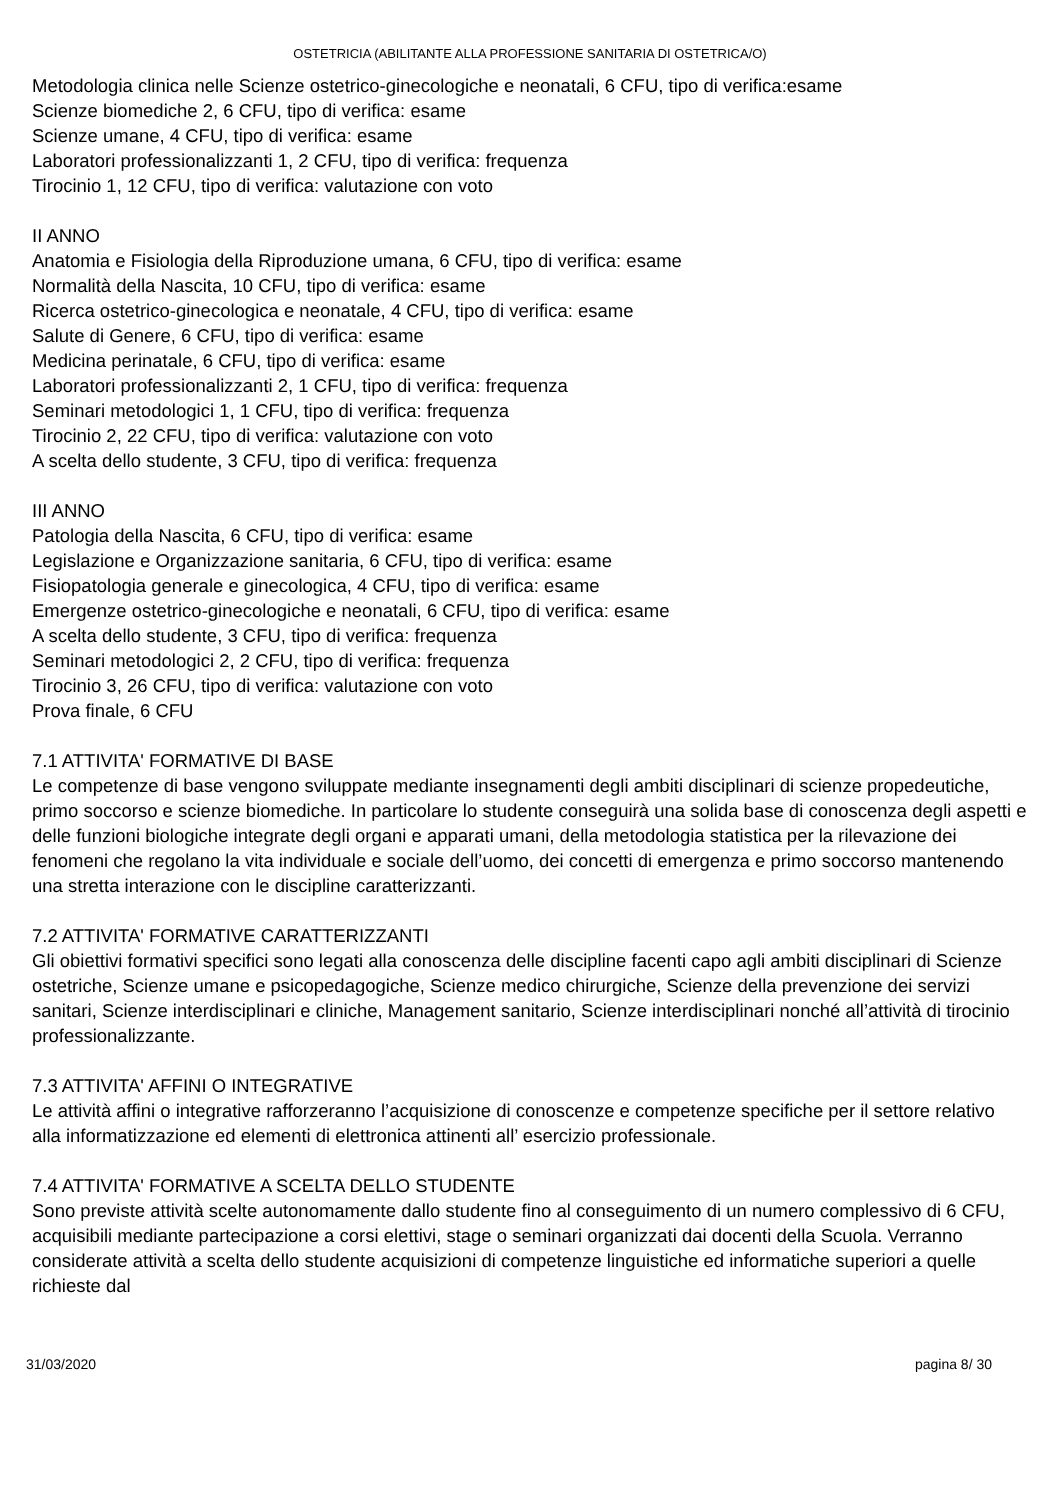OSTETRICIA (ABILITANTE ALLA PROFESSIONE SANITARIA DI OSTETRICA/O)
Metodologia clinica nelle Scienze ostetrico-ginecologiche e neonatali, 6 CFU, tipo di verifica:esame
Scienze biomediche 2, 6 CFU, tipo di verifica: esame
Scienze umane, 4 CFU, tipo di verifica: esame
Laboratori professionalizzanti 1, 2 CFU, tipo di verifica: frequenza
Tirocinio 1, 12 CFU, tipo di verifica: valutazione con voto
II ANNO
Anatomia e Fisiologia della Riproduzione umana, 6 CFU, tipo di verifica: esame
Normalità della Nascita, 10 CFU, tipo di verifica: esame
Ricerca ostetrico-ginecologica e neonatale, 4 CFU, tipo di verifica: esame
Salute di Genere, 6 CFU, tipo di verifica: esame
Medicina perinatale, 6 CFU, tipo di verifica: esame
Laboratori professionalizzanti 2, 1 CFU, tipo di verifica: frequenza
Seminari metodologici 1, 1 CFU, tipo di verifica: frequenza
Tirocinio 2, 22 CFU, tipo di verifica: valutazione con voto
A scelta dello studente, 3 CFU, tipo di verifica: frequenza
III ANNO
Patologia della Nascita, 6 CFU, tipo di verifica: esame
Legislazione e Organizzazione sanitaria, 6 CFU, tipo di verifica: esame
Fisiopatologia generale e ginecologica, 4 CFU, tipo di verifica: esame
Emergenze ostetrico-ginecologiche e neonatali, 6 CFU, tipo di verifica: esame
A scelta dello studente, 3 CFU, tipo di verifica: frequenza
Seminari metodologici 2, 2 CFU, tipo di verifica: frequenza
Tirocinio 3, 26 CFU, tipo di verifica: valutazione con voto
Prova finale, 6 CFU
7.1 ATTIVITA' FORMATIVE DI BASE
Le competenze di base vengono sviluppate mediante insegnamenti degli ambiti disciplinari di scienze propedeutiche, primo soccorso e scienze biomediche. In particolare lo studente conseguirà una solida base di conoscenza degli aspetti e delle funzioni biologiche integrate degli organi e apparati umani, della metodologia statistica per la rilevazione dei fenomeni che regolano la vita individuale e sociale dell’uomo, dei concetti di emergenza e primo soccorso mantenendo una stretta interazione con le discipline caratterizzanti.
7.2 ATTIVITA' FORMATIVE CARATTERIZZANTI
Gli obiettivi formativi specifici sono legati alla conoscenza delle discipline facenti capo agli ambiti disciplinari di Scienze ostetriche, Scienze umane e psicopedagogiche, Scienze medico chirurgiche, Scienze della prevenzione dei servizi sanitari, Scienze interdisciplinari e cliniche, Management sanitario, Scienze interdisciplinari nonché all’attività di tirocinio professionalizzante.
7.3 ATTIVITA' AFFINI O INTEGRATIVE
Le attività affini o integrative rafforzeranno l’acquisizione di conoscenze e competenze specifiche per il settore relativo alla informatizzazione ed elementi di elettronica attinenti all’ esercizio professionale.
7.4 ATTIVITA' FORMATIVE A SCELTA DELLO STUDENTE
Sono previste attività scelte autonomamente dallo studente fino al conseguimento di un numero complessivo di 6 CFU, acquisibili mediante partecipazione a corsi elettivi, stage o seminari organizzati dai docenti della Scuola. Verranno considerate attività a scelta dello studente acquisizioni di competenze linguistiche ed informatiche superiori a quelle richieste dal
31/03/2020 pagina 8/ 30